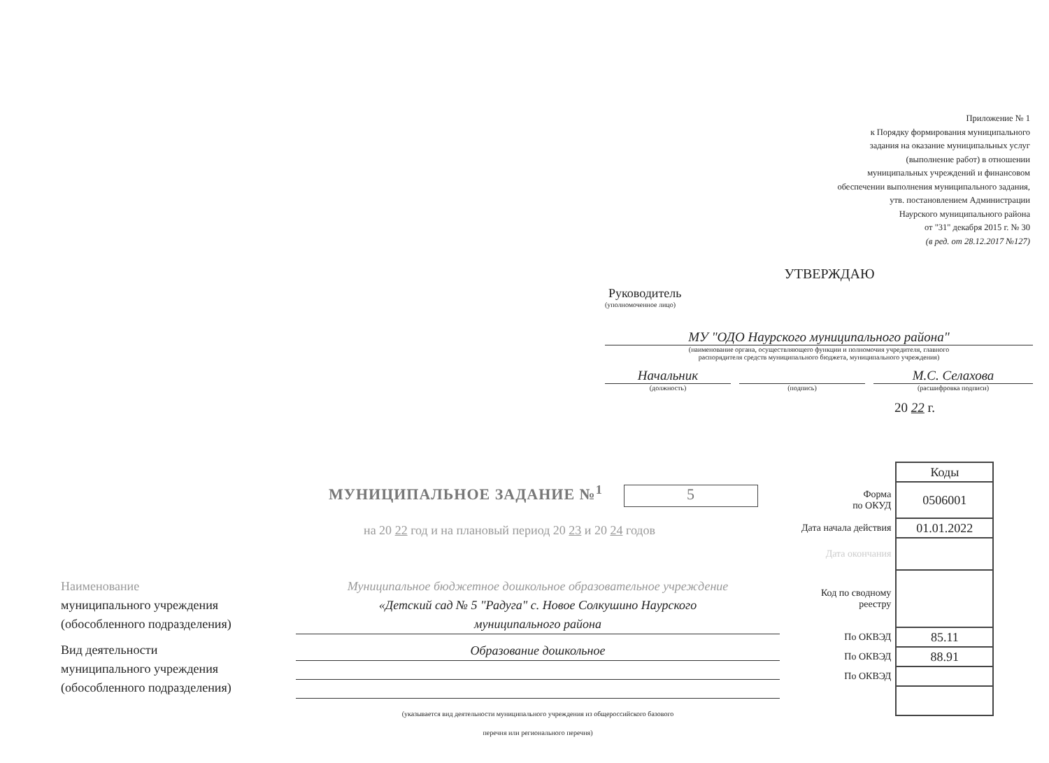Приложение № 1
к Порядку формирования муниципального
задания на оказание муниципальных услуг
(выполнение работ) в отношении
муниципальных учреждений и финансовом
обеспечении выполнения муниципального задания,
утв. постановлением Администрации
Наурского муниципального района
от "31" декабря 2015 г. № 30
(в ред. от 28.12.2017 №127)
УТВЕРЖДАЮ
Руководитель
(уполномоченное лицо)
МУ "ОДО Наурского муниципального района"
(наименование органа, осуществляющего функции и полномочия учредителя, главного
распорядителя средств муниципального бюджета, муниципального учреждения)
Начальник М.С. Селахова
(должность) (подпись) (расшифровка подписи)
20 22 г.
МУНИЦИПАЛЬНОЕ ЗАДАНИЕ №<sup>1</sup> 5
на 20 22 год и на плановый период 20 23 и 20 24 годов
| | Коды |
| Форма по ОКУД | 0506001 |
| Дата начала действия | 01.01.2022 |
| Дата окончания | |
| Код по сводному реестру | |
| По ОКВЭД | 85.11 |
| По ОКВЭД | 88.91 |
| По ОКВЭД | |
Наименование
муниципального учреждения
(обособленного подразделения)
Вид деятельности
муниципального учреждения
(обособленного подразделения)
Муниципальное бюджетное дошкольное образовательное учреждение
«Детский сад № 5 "Радуга" с. Новое Солкушино Наурского
муниципального района
Образование дошкольное
(указывается вид деятельности муниципального учреждения из общероссийского базового
перечня или регионального перечня)